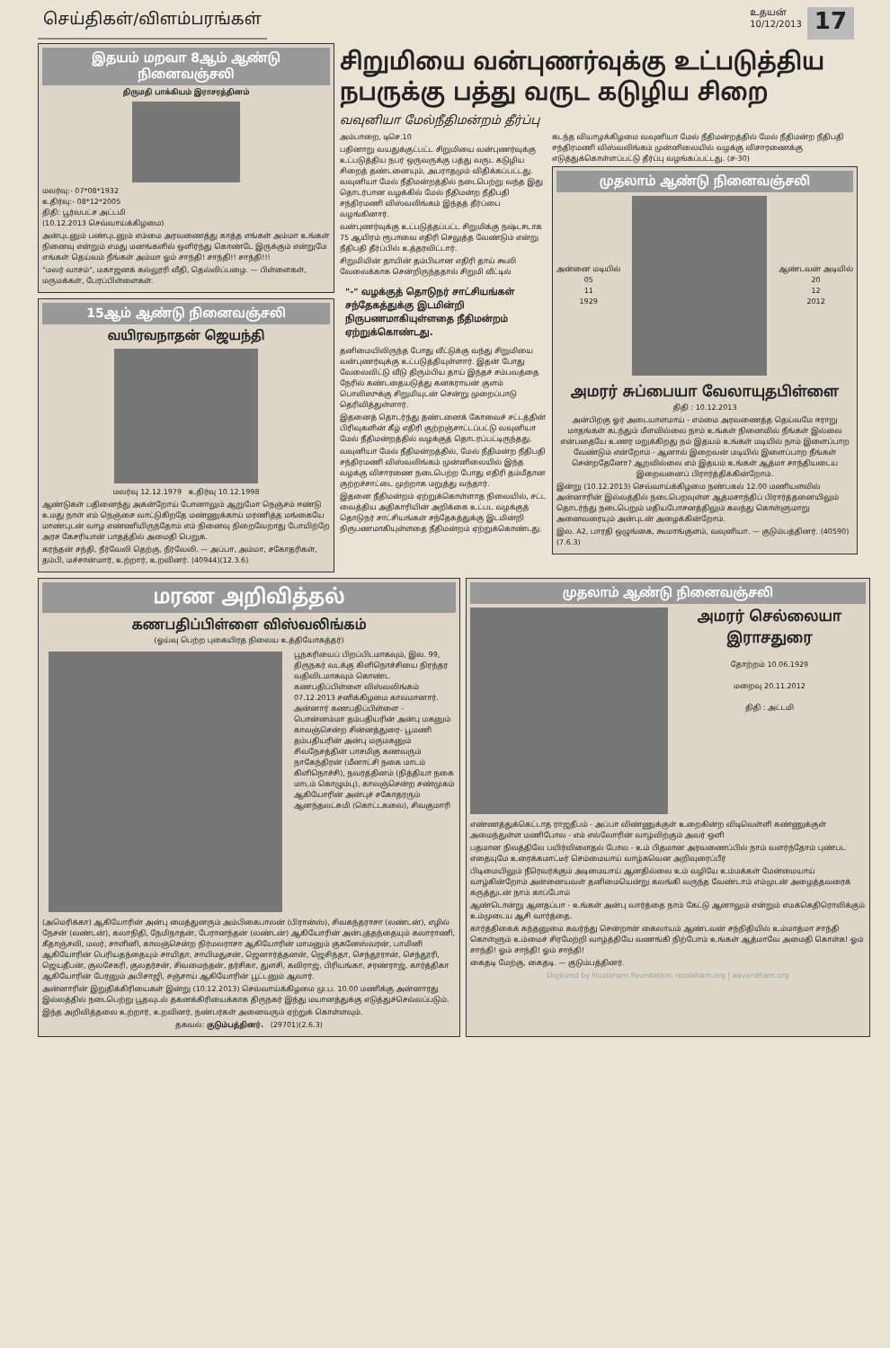செய்திகள்/விளம்பரங்கள்
உதயன்
10/12/2013 17
இதயம் மறவா 8ஆம் ஆண்டு நினைவஞ்சலி
திருமதி பாக்கியம் இராசரத்தினம்
மலர்வு:- 07*08*1932
உதிர்வு:- 08*12*2005
திதி: பூர்வபட்ச அட்டமி
(10.12.2013 செவ்வாய்க்கிழமை)
அன்புடனும் பண்புடனும் எம்மை அரவணைத்து காத்த எங்கள் அம்மா உங்கள் நினைவு என்றும் எமது மனங்களில் ஒளிர்ந்து கொண்டே இருக்கும் என்றுமே எங்கள் தெய்வம் நீங்கள் அம்மா ஓம் சாந்தி! சாந்தி!! சாந்தி!!!
"மலர் வாசம்", மகாஜனக் கல்லூரி வீதி, தெல்லிப்பழை. — பிள்ளைகள், மருமக்கள், பேரப்பிள்ளைகள்.
15ஆம் ஆண்டு நினைவஞ்சலி
வயிரவநாதன் ஜெயந்தி
மலர்வு 12.12.1979 உதிர்வு 10.12.1998
ஆண்டுகள் பதினைந்து அகன்றோய் போனாலும் ஆறுமோ நெஞ்சம் ஈண்டு உமது நாள் எம் நெஞ்சை வாட்டுகிறதே மண்ணுக்காய் மரணித்த மங்கையே மாண்புடன் வாழ எண்ணியிருந்தோம் எம் நினைவு நிறைவேறாது போயிற்றே அரச கேசரியான் பாதத்தில் அமைதி பெறுக.
கரந்தன் சந்தி, நீர்வேலி தெற்கு, நீர்வேலி. — அப்பா, அம்மா, சகோதரிகள், தம்பி, மச்சான்மார், உற்றார், உறவினர். (40944)(12.3.6)
சிறுமியை வன்புணர்வுக்கு உட்படுத்திய நபருக்கு பத்து வருட கடுழிய சிறை
வவுனியா மேல்நீதிமன்றம் தீர்ப்பு
அம்பாறை, டிசெ.10
பதினாறு வயதுக்குட்பட்ட சிறுமியை வன்புணர்வுக்கு உட்படுத்திய நபர் ஒருவருக்கு பத்து வருட கடுழிய சிறைத் தண்டனையும், அபராதமும் விதிக்கப்பட்டது. வவுனியா மேல் நீதிமன்றத்தில் நடைபெற்று வந்த இது தொடர்பான வழக்கில் மேல் நீதிமன்ற நீதிபதி சந்திரமணி விஸ்வலிங்கம் இந்தத் தீர்ப்பை வழங்கினார்.
வன்புணர்வுக்கு உட்படுத்தப்பட்ட சிறுமிக்கு நஷ்டஈடாக 75 ஆயிரம் ரூபாவை எதிரி செலுத்த வேண்டும் என்று நீதிபதி தீர்ப்பில் உத்தரவிட்டார்.
சிறுமியின் தாயின் தம்பியான எதிரி தாய் கூலி வேலைக்காக சென்றிருந்ததால் சிறுமி வீட்டில்
"-" வழக்குத் தொடுநர் சாட்சியங்கள் சந்தேகத்துக்கு இடமின்றி நிருபணமாகியுள்ளதை நீதிமன்றம் ஏற்றுக்கொண்டது.
தனிமையிலிருந்த போது வீட்டுக்கு வந்து சிறுமியை வன்புணர்வுக்கு உட்படுத்தியுள்ளார். இதன் போது வேலைவிட்டு வீடு திரும்பிய தாய் இந்தச் சம்பவத்தை நேரில் கண்டதையடுத்து கனகராயன் குளம் பொலிஸுக்கு சிறுமியுடன் சென்று முறைப்பாடு தெரிவித்துள்ளார்.
இதனைத் தொடர்ந்து தண்டனைக் கோவைச் சட்டத்தின் பிரிவுகளின் கீழ் எதிரி குற்றஞ்சாட்டப்பட்டு வவுனியா மேல் நீதிமன்றத்தில் வழக்குத் தொடரப்பட்டிருந்தது.
வவுனியா மேல் நீதிமன்றத்தில், மேல் நீதிமன்ற நீதிபதி சந்திரமணி விஸ்வலிங்கம் முன்னிலையில் இந்த வழக்கு விசாரணை நடைபெற்ற போது எதிரி தம்மீதான குற்றச்சாட்டை முற்றாக மறுத்து வந்தார்.
இதனை நீதிமன்றம் ஏற்றுக்கொள்ளாத நிலையில், சட்ட வைத்திய அதிகாரியின் அறிக்கை உட்பட வழக்குத் தொடுநர் சாட்சியங்கள் சந்தேகத்துக்கு இடமின்றி நிருபணமாகியுள்ளதை நீதிமன்றம் ஏற்றுக்கொண்டது.
கடந்த வியாழக்கிழமை வவுனியா மேல் நீதிமன்றத்தில் மேல் நீதிமன்ற நீதிபதி சந்திரமணி விஸ்வலிங்கம் முன்னிலையில் வழக்கு விசாரணைக்கு எடுத்துக்கொள்ளப்பட்டு தீர்ப்பு வழங்கப்பட்டது. (ச-30)
முதலாம் ஆண்டு நினைவஞ்சலி
அன்னை மடியில்
05
11
1929
ஆண்டவன் அடியில்
20
12
2012
அமரர் சுப்பையா வேலாயுதபிள்ளை
திதி : 10.12.2013
அன்பிற்கு ஓர் அடையாளமாய் - எம்மை அரவணைத்த தெய்வமே ஈராறு மாதங்கள் கடந்தும் மீளவில்லை நாம் உங்கள் நினைவில் நீங்கள் இல்லை என்பதையே உணர மறுக்கிறது நம் இதயம் உங்கள் மடியில் நாம் இளைப்பாற வேண்டும் என்றோம் - ஆனால் இறைவன் மடியில் இளைப்பாற நீங்கள் சென்றதேனோ? ஆறவில்லை எம் இதயம் உங்கள் ஆத்மா சாந்தியடைய இறைவனைப் பிரார்த்திக்கின்றோம்.
இன்று (10.12.2013) செவ்வாய்க்கிழமை நண்பகல் 12.00 மணியளவில் அன்னாரின் இல்லத்தில் நடைபெறவுள்ள ஆத்மசாந்திப் பிரார்த்தனையிலும் தொடர்ந்து நடைபெறும் மதியபோசனத்திலும் கலந்து கொள்ளுமாறு அனைவரையும் அன்புடன் அழைக்கின்றோம்.
இல. A2, பாரதி ஒழுங்கை, கூமாங்குளம், வவுனியா. — குடும்பத்தினர். (40590)(7.6.3)
மரண அறிவித்தல்
கணபதிப்பிள்ளை விஸ்வலிங்கம்
(ஓய்வு பெற்ற புகையிரத நிலைய உத்தியோகத்தர்)
பூநகரியைப் பிறப்பிடமாகவும், இல. 99, திருநகர் வடக்கு கிளிநொச்சியை நிரந்தர வதிவிடமாகவும் கொண்ட கணபதிப்பிள்ளை விஸ்வலிங்கம் 07.12.2013 சனிக்கிழமை காலமானார். அன்னார் கணபதிப்பிள்ளை - பொன்னம்மா தம்பதியரின் அன்பு மகனும் காலஞ்சென்ற சின்னத்துரை- பூமணி தம்பதியரின் அன்பு மருமகனும் சிவநேசத்தின் பாசமிகு கணவரும் நாகேந்திரன் (மீனாட்சி நகை மாடம் கிளிநொச்சி), நவரத்தினம் (நித்தியா நகை மாடம் கொழும்பு), காலஞ்சென்ற சண்முகம் ஆகியோரின் அன்புச் சகோதரரும் ஆனந்தலட்சுமி (கொட்டகலை), சிவகுமாரி
(அமெரிக்கா) ஆகியோரின் அன்பு மைத்துனரும் அம்பிகைபாலன் (பிரான்ஸ்), சிவகந்தராசா (லண்டன்), எழில் நேசன் (லண்டன்), கலாநிதி, நேமிநாதன், பேரானந்தன் (லண்டன்) ஆகியோரின் அன்புத்தந்தையும் கலாராணி, கீதாஞ்சலி, மலர், சாளினி, காலஞ்சென்ற நிர்மலராசா ஆகியோரின் மாமனும் குகனேஸ்வரன், பாமினி ஆகியோரின் பெரியதந்தையும் சாயிதா, சாயிமதுசன், ஜெனார்த்தனன், ஜெசிந்தா, செந்தூரான், செந்தூரி, ஜெயதீபன், குலசேகரி, குலதர்சன், சிவமைந்தன், தர்சிகா, துளசி, கவிராஜ், பிரியங்கா, சரண்ராஜ், கார்த்திகா ஆகியோரின் பேரனும் அபிசாஜி, சஞ்சாய் ஆகியோரின் பூட்டனும் ஆவார்.
அன்னாரின் இறுதிக்கிரியைகள் இன்று (10.12.2013) செவ்வாய்க்கிழமை மு.ப. 10.00 மணிக்கு அன்னாரது இல்லத்தில் நடைபெற்று பூதவுடல் தகனக்கிரியைக்காக திருநகர் இந்து மயானத்துக்கு எடுத்துச்செல்லப்படும்.
இந்த அறிவித்தலை உற்றார், உறவினர், நண்பர்கள் அனைவரும் ஏற்றுக் கொள்ளவும்.
தகவல்: குடும்பத்தினர். (29701)(2.6.3)
முதலாம் ஆண்டு நினைவஞ்சலி
அமரர் செல்லையா இராசதுரை
தோற்றம் 10.06.1929
மறைவு 20.11.2012
திதி : அட்டமி
எண்ணத்துக்கெட்டாத ராஜதீபம் - அப்பா விண்ணுக்குள் உறைகின்ற விடிவெள்ளி கண்ணுக்குள் அமைந்துள்ள மணிபோல - எம் எல்லோரின் வாழ்விற்கும் அவர் ஒளி
பதமான நிலத்திலே பயிர்விளைதல் போல - உம் பிதமான அரவணைப்பில் நாம் வளர்ந்தோம் புண்பட எதையுமே உரைக்கமாட்டீர் செம்மையாய் வாழ்கவென அறிவுரைப்பீர்
பிடிமையிலும் நீரெவர்க்கும் அடிமையாய் ஆனதில்லை உம் வழியே உம்மக்கள் மேன்மையாய் வாழ்கின்றோம் அன்னையவள் தனிமையென்று கலங்கி வருந்த வேண்டாம் எம்முடன் அழைத்தவரைக் கருத்துடன் நாம் காப்போம்
ஆண்டொன்று ஆனதப்பா - உங்கள் அன்பு வார்த்தை நாம் கேட்டு ஆனாலும் என்றும் எமக்கெதிரொலிக்கும் உம்முடைய ஆசி வார்த்தை.
கார்த்திகைக் கந்தனுமை கவர்ந்து சென்றான் கைலாயம் ஆண்டவன் சந்நிதியில் உம்மாத்மா சாந்தி கொள்ளும் உம்மைச் சிரமேற்றி வாழ்த்தியே வணங்கி நிற்போம் உங்கள் ஆத்மாவே அமைதி கொள்க! ஓம் சாந்தி! ஓம் சாந்தி! ஓம் சாந்தி!
கைதடி மேற்கு, கைதடி. — குடும்பத்தினர்.
Digitized by Noolaham Foundation. noolaham.org | aavanaham.org